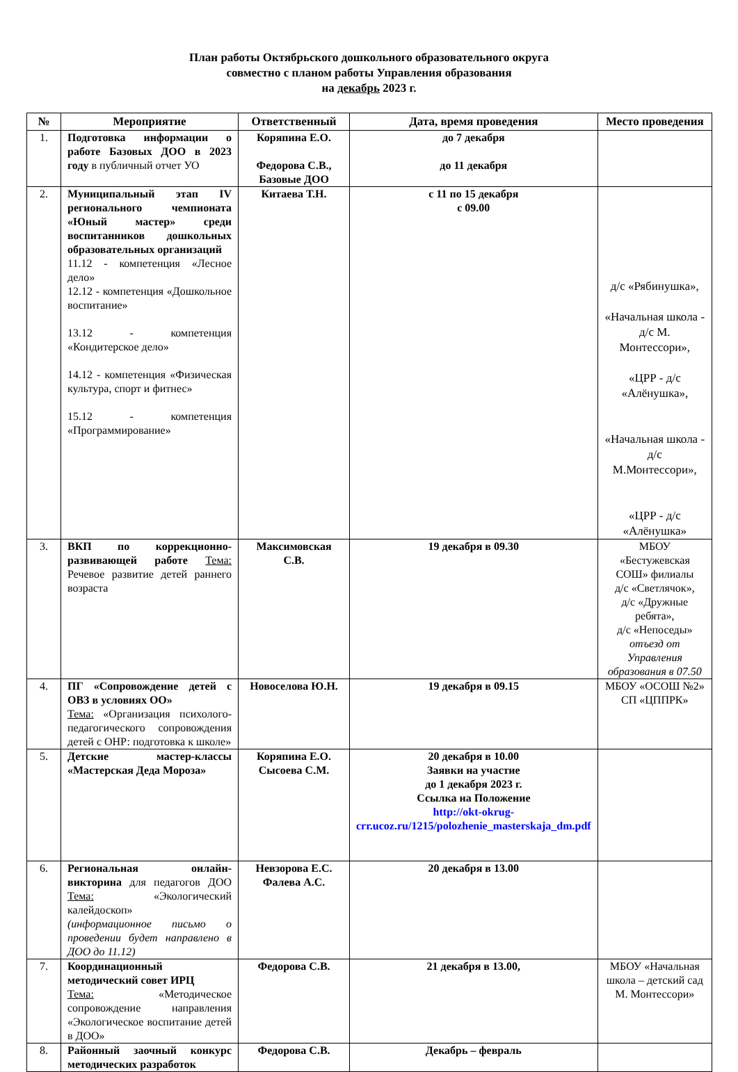План работы Октябрьского дошкольного образовательного округа
совместно с планом работы Управления образования
на декабрь 2023 г.
| № | Мероприятие | Ответственный | Дата, время проведения | Место проведения |
| --- | --- | --- | --- | --- |
| 1. | Подготовка информации о работе Базовых ДОО в 2023 году в публичный отчет УО | Коряпина Е.О. Федорова С.В., Базовые ДОО | до 7 декабря до 11 декабря | |
| 2. | Муниципальный этап IV регионального чемпионата «Юный мастер» среди воспитанников дошкольных образовательных организаций 11.12 - компетенция «Лесное дело» 12.12 - компетенция «Дошкольное воспитание» 13.12 - компетенция «Кондитерское дело» 14.12 - компетенция «Физическая культура, спорт и фитнес» 15.12 - компетенция «Программирование» | Китаева Т.Н. | с 11 по 15 декабря с 09.00 | д/с «Рябинушка», «Начальная школа - д/с М. Монтессори», «ЦРР - д/с «Алёнушка», «Начальная школа - д/с М.Монтессори», «ЦРР - д/с «Алёнушка» |
| 3. | ВКП по коррекционно-развивающей работе Тема: Речевое развитие детей раннего возраста | Максимовская С.В. | 19 декабря в 09.30 | МБОУ «Бестужевская СОШ» филиалы д/с «Светлячок», д/с «Дружные ребята», д/с «Непоседы» отъезд от Управления образования в 07.50 |
| 4. | ПГ «Сопровождение детей с ОВЗ в условиях ОО» Тема: «Организация психолого-педагогического сопровождения детей с ОНР: подготовка к школе» | Новоселова Ю.Н. | 19 декабря в 09.15 | МБОУ «ОСОШ №2» СП «ЦППРК» |
| 5. | Детские мастер-классы «Мастерская Деда Мороза» | Коряпина Е.О. Сысоева С.М. | 20 декабря в 10.00 Заявки на участие до 1 декабря 2023 г. Ссылка на Положение http://okt-okrug-crr.ucoz.ru/1215/polozhenie_masterskaja_dm.pdf | |
| 6. | Региональная онлайн-викторина для педагогов ДОО Тема: «Экологический калейдоскоп» (информационное письмо о проведении будет направлено в ДОО до 11.12) | Невзорова Е.С. Фалева А.С. | 20 декабря в 13.00 | |
| 7. | Координационный методический совет ИРЦ Тема: «Методическое сопровождение направления «Экологическое воспитание детей в ДОО» | Федорова С.В. | 21 декабря в 13.00, | МБОУ «Начальная школа – детский сад М. Монтессори» |
| 8. | Районный заочный конкурс методических разработок | Федорова С.В. | Декабрь – февраль | |